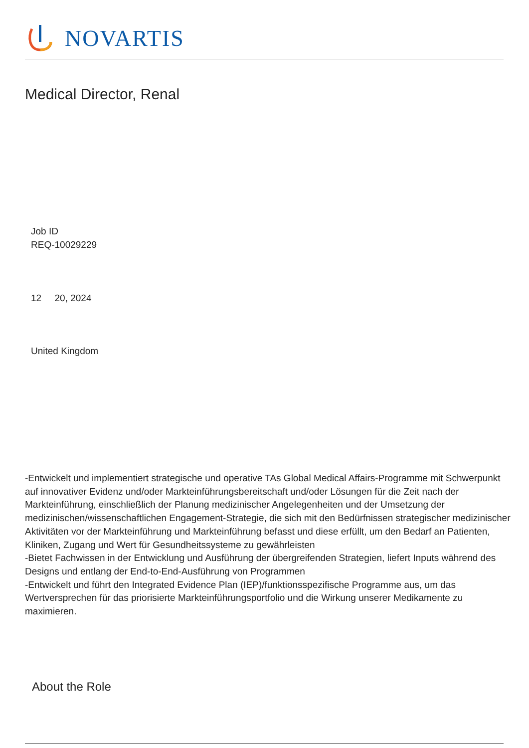NOVARTIS
Medical Director, Renal
Job ID
REQ-10029229
12 20, 2024
United Kingdom
-Entwickelt und implementiert strategische und operative TAs Global Medical Affairs-Programme mit Schwerpunkt auf innovativer Evidenz und/oder Markteinführungsbereitschaft und/oder Lösungen für die Zeit nach der Markteinführung, einschließlich der Planung medizinischer Angelegenheiten und der Umsetzung der medizinischen/wissenschaftlichen Engagement-Strategie, die sich mit den Bedürfnissen strategischer medizinischer Aktivitäten vor der Markteinführung und Markteinführung befasst und diese erfüllt, um den Bedarf an Patienten, Kliniken, Zugang und Wert für Gesundheitssysteme zu gewährleisten
-Bietet Fachwissen in der Entwicklung und Ausführung der übergreifenden Strategien, liefert Inputs während des Designs und entlang der End-to-End-Ausführung von Programmen
-Entwickelt und führt den Integrated Evidence Plan (IEP)/funktionsspezifische Programme aus, um das Wertversprechen für das priorisierte Markteinführungsportfolio und die Wirkung unserer Medikamente zu maximieren.
About the Role